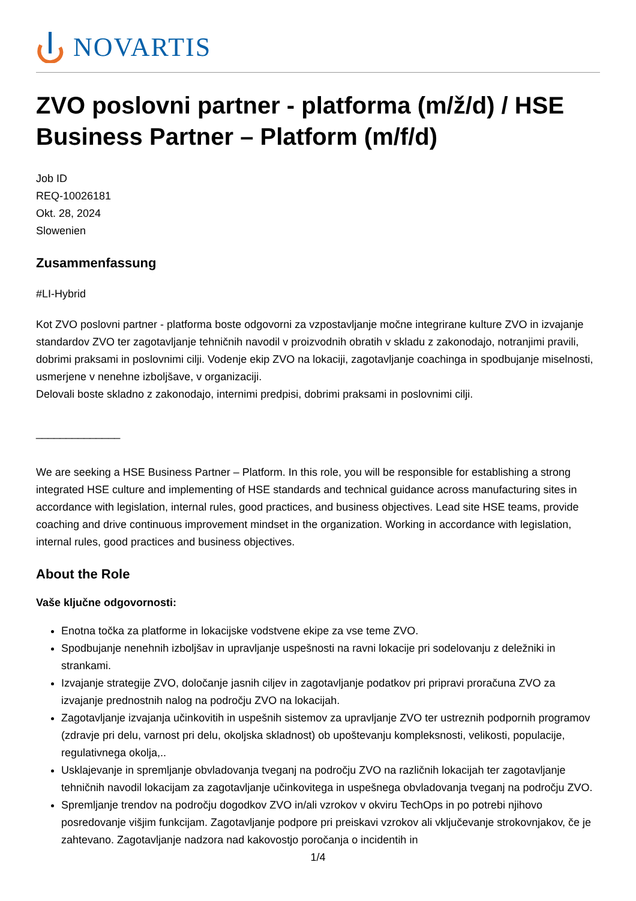NOVARTIS
ZVO poslovni partner - platforma (m/ž/d) / HSE Business Partner – Platform (m/f/d)
Job ID
REQ-10026181
Okt. 28, 2024
Slowenien
Zusammenfassung
#LI-Hybrid
Kot ZVO poslovni partner - platforma boste odgovorni za vzpostavljanje močne integrirane kulture ZVO in izvajanje standardov ZVO ter zagotavljanje tehničnih navodil v proizvodnih obratih v skladu z zakonodajo, notranjimi pravili, dobrimi praksami in poslovnimi cilji. Vodenje ekip ZVO na lokaciji, zagotavljanje coachinga in spodbujanje miselnosti, usmerjene v nenehne izboljšave, v organizaciji.
Delovali boste skladno z zakonodajo, internimi predpisi, dobrimi praksami in poslovnimi cilji.
______________
We are seeking a HSE Business Partner – Platform. In this role, you will be responsible for establishing a strong integrated HSE culture and implementing of HSE standards and technical guidance across manufacturing sites in accordance with legislation, internal rules, good practices, and business objectives. Lead site HSE teams, provide coaching and drive continuous improvement mindset in the organization. Working in accordance with legislation, internal rules, good practices and business objectives.
About the Role
Vaše ključne odgovornosti:
Enotna točka za platforme in lokacijske vodstvene ekipe za vse teme ZVO.
Spodbujanje nenehnih izboljšav in upravljanje uspešnosti na ravni lokacije pri sodelovanju z deležniki in strankami.
Izvajanje strategije ZVO, določanje jasnih ciljev in zagotavljanje podatkov pri pripravi proračuna ZVO za izvajanje prednostnih nalog na področju ZVO na lokacijah.
Zagotavljanje izvajanja učinkovitih in uspešnih sistemov za upravljanje ZVO ter ustreznih podpornih programov (zdravje pri delu, varnost pri delu, okoljska skladnost) ob upoštevanju kompleksnosti, velikosti, populacije, regulativnega okolja,..
Usklajevanje in spremljanje obvladovanja tveganj na področju ZVO na različnih lokacijah ter zagotavljanje tehničnih navodil lokacijam za zagotavljanje učinkovitega in uspešnega obvladovanja tveganj na področju ZVO.
Spremljanje trendov na področju dogodkov ZVO in/ali vzrokov v okviru TechOps in po potrebi njihovo posredovanje višjim funkcijam. Zagotavljanje podpore pri preiskavi vzrokov ali vključevanje strokovnjakov, če je zahtevano. Zagotavljanje nadzora nad kakovostjo poročanja o incidentih in
1/4